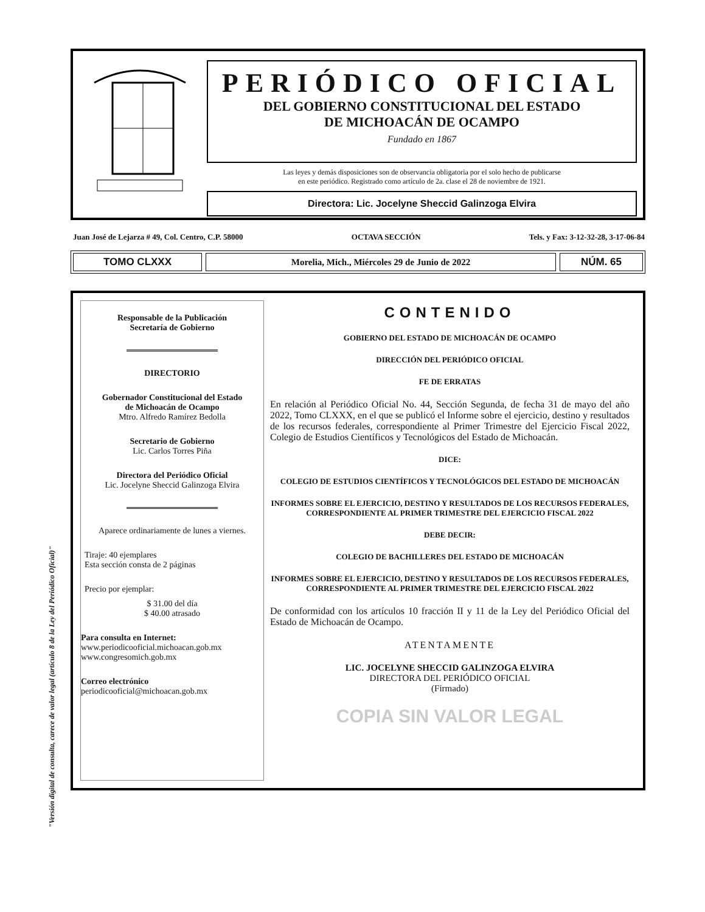"Versión digital de consulta, carece de valor legal (artículo 8 de la Ley del Periódico Oficial)"
PERIÓDICO OFICIAL
DEL GOBIERNO CONSTITUCIONAL DEL ESTADO
DE MICHOACÁN DE OCAMPO
Fundado en 1867
Las leyes y demás disposiciones son de observancia obligatoria por el solo hecho de publicarse
en este periódico. Registrado como artículo de 2a. clase el 28 de noviembre de 1921.
Directora: Lic. Jocelyne Sheccid Galinzoga Elvira
Juan José de Lejarza # 49, Col. Centro, C.P. 58000 OCTAVA SECCIÓN Tels. y Fax: 3-12-32-28, 3-17-06-84
TOMO CLXXX
Morelia, Mich., Miércoles 29 de Junio de 2022
NÚM. 65
Responsable de la Publicación
Secretaría de Gobierno
DIRECTORIO
Gobernador Constitucional del Estado
de Michoacán de Ocampo
Mtro. Alfredo Ramírez Bedolla
Secretario de Gobierno
Lic. Carlos Torres Piña
Directora del Periódico Oficial
Lic. Jocelyne Sheccid Galinzoga Elvira
Aparece ordinariamente de lunes a viernes.
Tiraje: 40 ejemplares
Esta sección consta de 2 páginas
Precio por ejemplar:
$ 31.00 del día
$ 40.00 atrasado
Para consulta en Internet:
www.periodicooficial.michoacan.gob.mx
www.congresomich.gob.mx
Correo electrónico
periodicooficial@michoacan.gob.mx
CONTENIDO
GOBIERNO DEL ESTADO DE MICHOACÁN DE OCAMPO
DIRECCIÓN DEL PERIÓDICO OFICIAL
FE DE ERRATAS
En relación al Periódico Oficial No. 44, Sección Segunda, de fecha 31 de mayo del año 2022, Tomo CLXXX, en el que se publicó el Informe sobre el ejercicio, destino y resultados de los recursos federales, correspondiente al Primer Trimestre del Ejercicio Fiscal 2022, Colegio de Estudios Científicos y Tecnológicos del Estado de Michoacán.
DICE:
COLEGIO DE ESTUDIOS CIENTÍFICOS Y TECNOLÓGICOS DEL ESTADO DE MICHOACÁN
INFORMES SOBRE EL EJERCICIO, DESTINO Y RESULTADOS DE LOS RECURSOS FEDERALES, CORRESPONDIENTE AL PRIMER TRIMESTRE DEL EJERCICIO FISCAL 2022
DEBE DECIR:
COLEGIO DE BACHILLERES DEL ESTADO DE MICHOACÁN
INFORMES SOBRE EL EJERCICIO, DESTINO Y RESULTADOS DE LOS RECURSOS FEDERALES, CORRESPONDIENTE AL PRIMER TRIMESTRE DEL EJERCICIO FISCAL 2022
De conformidad con los artículos 10 fracción II y 11 de la Ley del Periódico Oficial del Estado de Michoacán de Ocampo.
ATENTAMENTE
LIC. JOCELYNE SHECCID GALINZOGA ELVIRA
DIRECTORA DEL PERIÓDICO OFICIAL
(Firmado)
COPIA SIN VALOR LEGAL